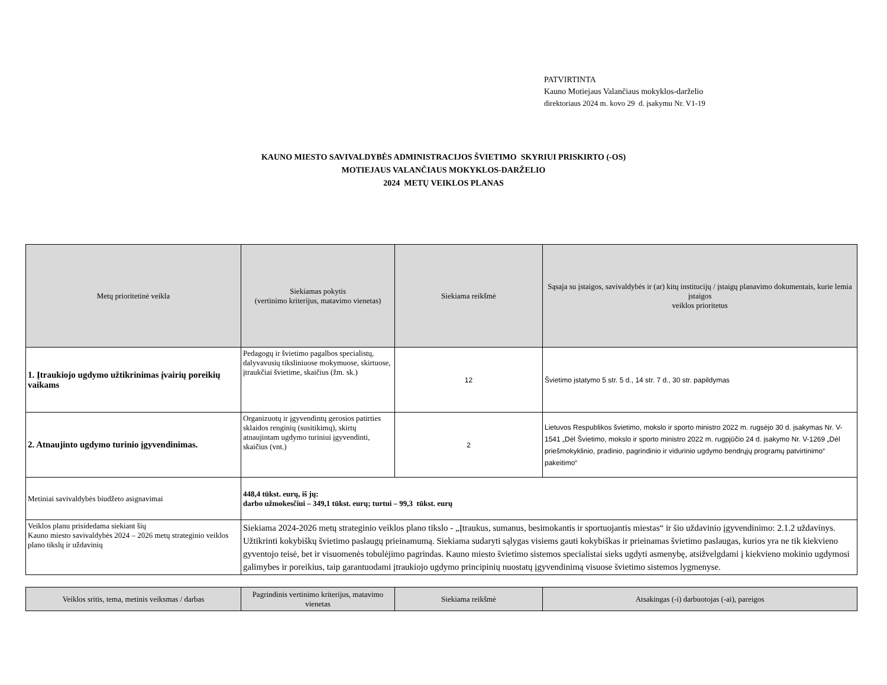PATVIRTINTA
Kauno Motiejaus Valančiaus mokyklos-darželio
direktoriaus 2024 m. kovo 29 d. įsakymu Nr. V1-19
KAUNO MIESTO SAVIVALDYBĖS ADMINISTRACIJOS ŠVIETIMO SKYRIUI PRISKIRTO (-OS)
MOTIEJAUS VALANČIAUS MOKYKLOS-DARŽELIO
2024 METŲ VEIKLOS PLANAS
| Metų prioritetinė veikla | Siekiamas pokytis (vertinimo kriterijus, matavimo vienetas) | Siekiama reikšmė | Sąsaja su įstaigos, savivaldybės ir (ar) kitų institucijų / įstaigų planavimo dokumentais, kurie lemia įstaigos veiklos prioritetus |
| --- | --- | --- | --- |
| 1. Įtraukiojo ugdymo užtikrinimas įvairių poreikių vaikams | Pedagogų ir švietimo pagalbos specialistų, dalyvavusių tiksliniuose mokymuose, skirtuose, įtraukčiai švietime, skaičius (žm. sk.) | 12 | Švietimo įstatymo 5 str. 5 d., 14 str. 7 d., 30 str. papildymas |
| 2. Atnaujinto ugdymo turinio įgyvendinimas. | Organizuotų ir įgyvendintų gerosios patirties sklaidos renginių (susitikimų), skirtų atnaujintam ugdymo turiniui įgyvendinti, skaičius (vnt.) | 2 | Lietuvos Respublikos švietimo, mokslo ir sporto ministro 2022 m. rugsėjo 30 d. įsakymas Nr. V-1541 „Dėl Švietimo, mokslo ir sporto ministro 2022 m. rugpjūčio 24 d. įsakymo Nr. V-1269 „Dėl priešmokyklinio, pradinio, pagrindinio ir vidurinio ugdymo bendrųjų programų patvirtinimo“ pakeitimo“ |
| Metiniai savivaldybės biudžeto asignavimai | 448,4 tūkst. eurų, iš jų: darbo užmokesčiui – 349,1 tūkst. eurų; turtui – 99,3 tūkst. eurų | | |
| Veiklos planu prisidedama siekiant šių Kauno miesto savivaldybės 2024 – 2026 metų strateginio veiklos plano tikslų ir uždavinių | Siekiama 2024-2026 metų strateginio veiklos plano tikslo - „Įtraukus, sumanus, besimokantis ir sportuojantis miestas“ ir šio uždavinio įgyvendinimo: 2.1.2 uždavinys. Užtikrinti kokybiškų švietimo paslaugų prieinamumą. Siekiama sudaryti sąlygas visiems gauti kokybiškas ir prieinamas švietimo paslaugas, kurios yra ne tik kiekvieno gyventojo teisė, bet ir visuomenės tobulėjimo pagrindas. Kauno miesto švietimo sistemos specialistai sieks ugdyti asmenybę, atsižvelgdami į kiekvieno mokinio ugdymosi galimybes ir poreikius, taip garantuodami įtraukiojo ugdymo principinių nuostatų įgyvendinimą visuose švietimo sistemos lygmenyse. | | |
| Veiklos sritis, tema, metinis veiksmas / darbas | Pagrindinis vertinimo kriterijus, matavimo vienetas | Siekiama reikšmė | Atsakingas (-i) darbuotojas (-ai), pareigos |
| --- | --- | --- | --- |